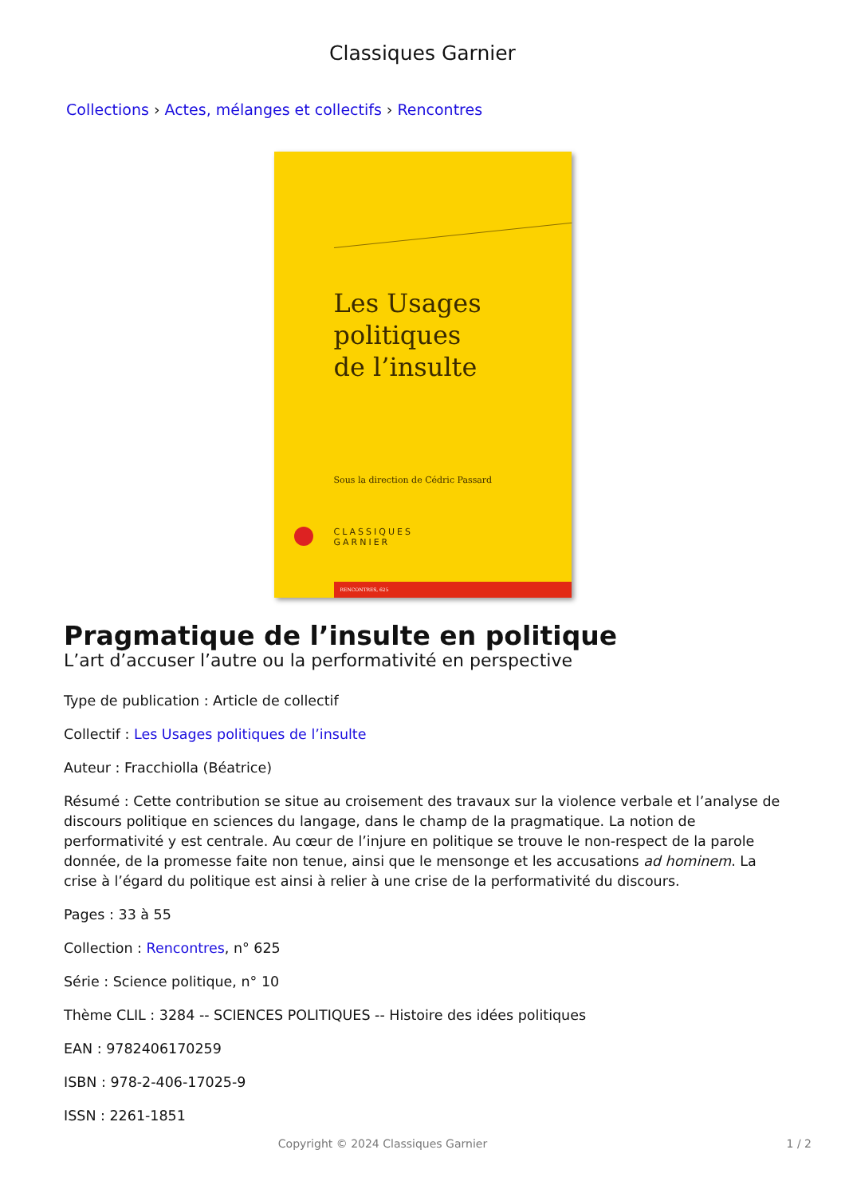Classiques Garnier
Collections › Actes, mélanges et collectifs › Rencontres
Les Usages
politiques
de l’insulte
Sous la direction de Cédric Passard
CLASSIQUES
GARNIER
RENCONTRES, 625
Pragmatique de l’insulte en politique
L’art d’accuser l’autre ou la performativité en perspective
Type de publication : Article de collectif
Collectif : Les Usages politiques de l’insulte
Auteur : Fracchiolla (Béatrice)
Résumé : Cette contribution se situe au croisement des travaux sur la violence verbale et l’analyse de discours politique en sciences du langage, dans le champ de la pragmatique. La notion de performativité y est centrale. Au cœur de l’injure en politique se trouve le non-respect de la parole donnée, de la promesse faite non tenue, ainsi que le mensonge et les accusations ad hominem. La crise à l’égard du politique est ainsi à relier à une crise de la performativité du discours.
Pages : 33 à 55
Collection : Rencontres, n° 625
Série : Science politique, n° 10
Thème CLIL : 3284 -- SCIENCES POLITIQUES -- Histoire des idées politiques
EAN : 9782406170259
ISBN : 978-2-406-17025-9
ISSN : 2261-1851
Copyright © 2024 Classiques Garnier 1 / 2